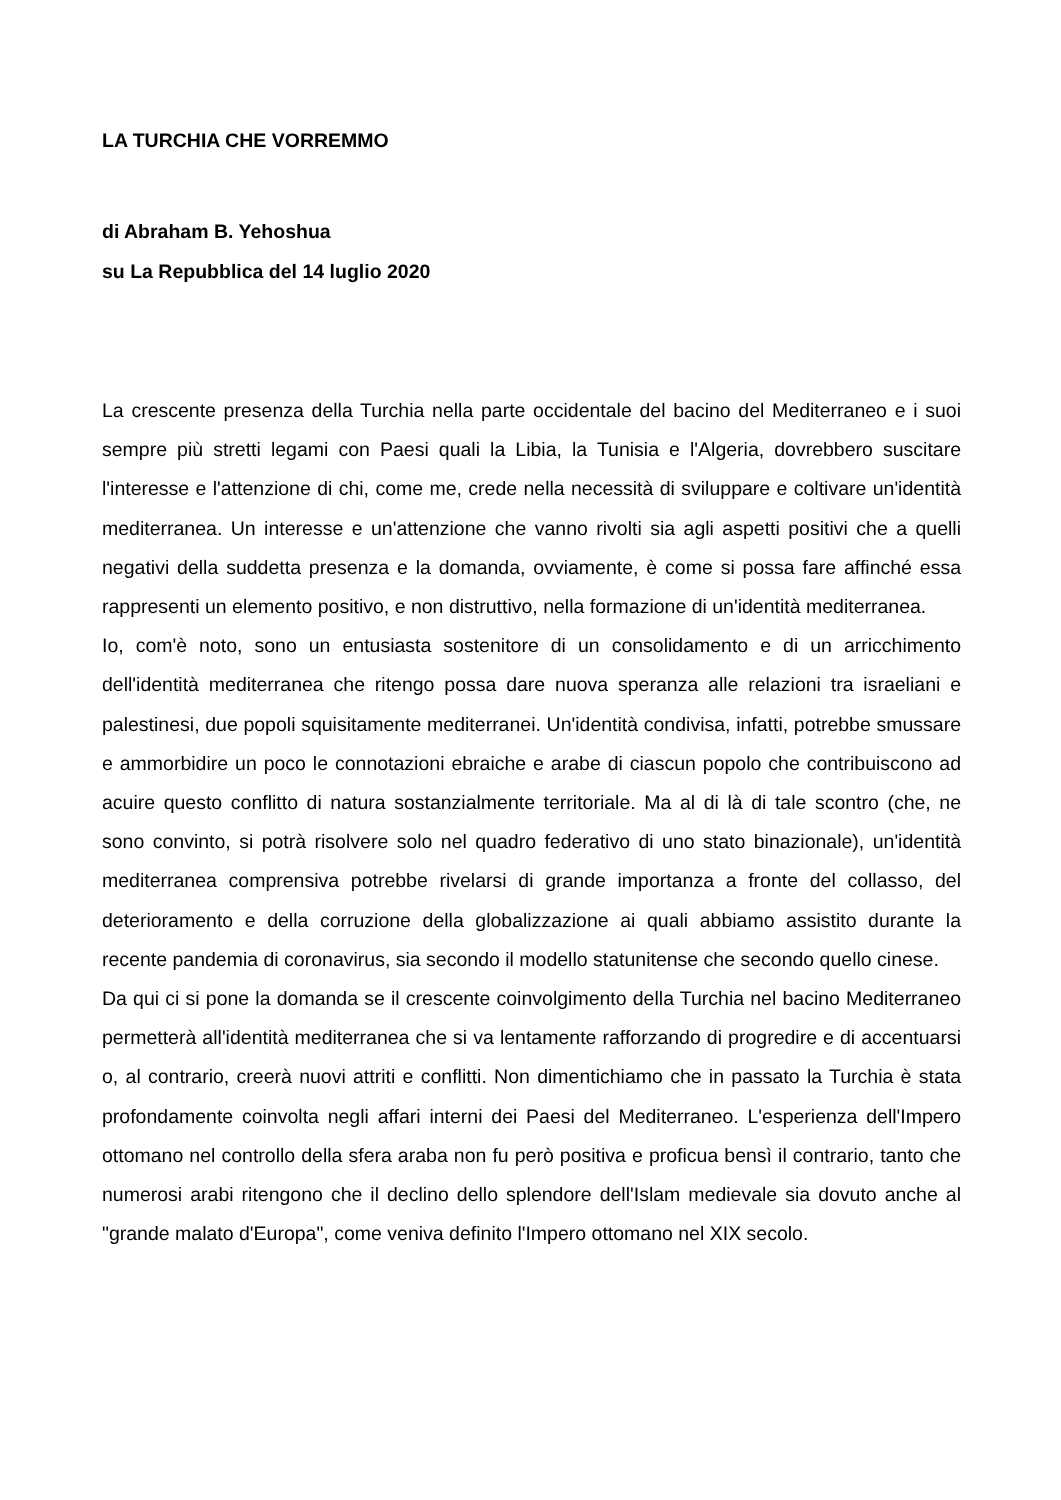LA TURCHIA CHE VORREMMO
di Abraham B. Yehoshua
su La Repubblica del 14 luglio 2020
La crescente presenza della Turchia nella parte occidentale del bacino del Mediterraneo e i suoi sempre più stretti legami con Paesi quali la Libia, la Tunisia e l'Algeria, dovrebbero suscitare l'interesse e l'attenzione di chi, come me, crede nella necessità di sviluppare e coltivare un'identità mediterranea. Un interesse e un'attenzione che vanno rivolti sia agli aspetti positivi che a quelli negativi della suddetta presenza e la domanda, ovviamente, è come si possa fare affinché essa rappresenti un elemento positivo, e non distruttivo, nella formazione di un'identità mediterranea.
Io, com'è noto, sono un entusiasta sostenitore di un consolidamento e di un arricchimento dell'identità mediterranea che ritengo possa dare nuova speranza alle relazioni tra israeliani e palestinesi, due popoli squisitamente mediterranei. Un'identità condivisa, infatti, potrebbe smussare e ammorbidire un poco le connotazioni ebraiche e arabe di ciascun popolo che contribuiscono ad acuire questo conflitto di natura sostanzialmente territoriale. Ma al di là di tale scontro (che, ne sono convinto, si potrà risolvere solo nel quadro federativo di uno stato binazionale), un'identità mediterranea comprensiva potrebbe rivelarsi di grande importanza a fronte del collasso, del deterioramento e della corruzione della globalizzazione ai quali abbiamo assistito durante la recente pandemia di coronavirus, sia secondo il modello statunitense che secondo quello cinese.
Da qui ci si pone la domanda se il crescente coinvolgimento della Turchia nel bacino Mediterraneo permetterà all'identità mediterranea che si va lentamente rafforzando di progredire e di accentuarsi o, al contrario, creerà nuovi attriti e conflitti. Non dimentichiamo che in passato la Turchia è stata profondamente coinvolta negli affari interni dei Paesi del Mediterraneo. L'esperienza dell'Impero ottomano nel controllo della sfera araba non fu però positiva e proficua bensì il contrario, tanto che numerosi arabi ritengono che il declino dello splendore dell'Islam medievale sia dovuto anche al "grande malato d'Europa", come veniva definito l'Impero ottomano nel XIX secolo.